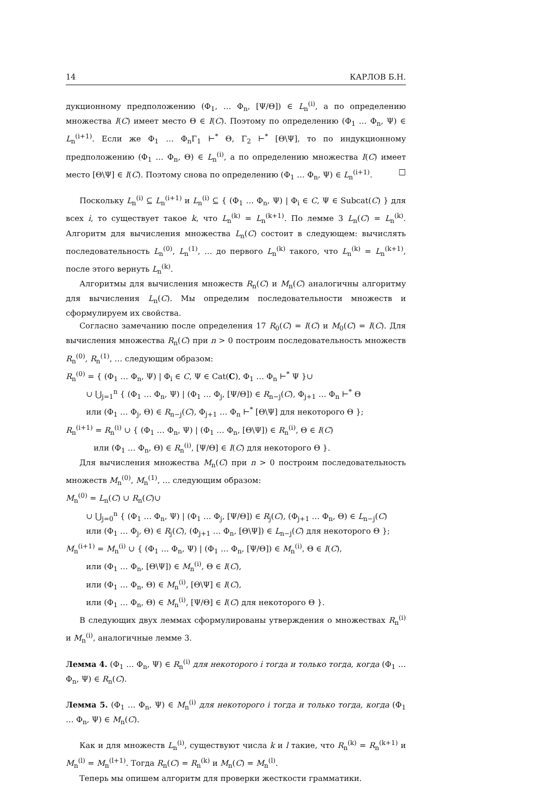14 КАРЛОВ Б.Н.
дукционному предположению (Φ<sub>1</sub>, … Φ<sub>n</sub>, [Ψ/Θ]) ∈ L<sub>n</sub><sup>(i)</sup>, а по определению множества I(C) имеет место Θ ∈ I(C). Поэтому по определению (Φ<sub>1</sub> … Φ<sub>n</sub>, Ψ) ∈ L<sub>n</sub><sup>(i+1)</sup>. Если же Φ<sub>1</sub> … Φ<sub>n</sub>Γ<sub>1</sub> ⊢<sup>*</sup> Θ, Γ<sub>2</sub> ⊢<sup>*</sup> [Θ\Ψ], то по индукционному предположению (Φ<sub>1</sub> … Φ<sub>n</sub>, Θ) ∈ L<sub>n</sub><sup>(i)</sup>, а по определению множества I(C) имеет место [Θ\Ψ] ∈ I(C). Поэтому снова по определению (Φ<sub>1</sub> … Φ<sub>n</sub>, Ψ) ∈ L<sub>n</sub><sup>(i+1)</sup>. □
Поскольку L<sub>n</sub><sup>(i)</sup> ⊆ L<sub>n</sub><sup>(i+1)</sup> и L<sub>n</sub><sup>(i)</sup> ⊆ { (Φ<sub>1</sub> … Φ<sub>n</sub>, Ψ) | Φ<sub>i</sub> ∈ C, Ψ ∈ Subcat(C) } для всех i, то существует такое k, что L<sub>n</sub><sup>(k)</sup> = L<sub>n</sub><sup>(k+1)</sup>. По лемме 3 L<sub>n</sub>(C) = L<sub>n</sub><sup>(k)</sup>. Алгоритм для вычисления множества L<sub>n</sub>(C) состоит в следующем: вычислять последовательность L<sub>n</sub><sup>(0)</sup>, L<sub>n</sub><sup>(1)</sup>, … до первого L<sub>n</sub><sup>(k)</sup> такого, что L<sub>n</sub><sup>(k)</sup> = L<sub>n</sub><sup>(k+1)</sup>, после этого вернуть L<sub>n</sub><sup>(k)</sup>.
Алгоритмы для вычисления множеств R<sub>n</sub>(C) и M<sub>n</sub>(C) аналогичны алгоритму для вычисления L<sub>n</sub>(C). Мы определим последовательности множеств и сформулируем их свойства.
Согласно замечанию после определения 17 R<sub>0</sub>(C) = I(C) и M<sub>0</sub>(C) = I(C). Для вычисления множества R<sub>n</sub>(C) при n > 0 построим последовательность множеств R<sub>n</sub><sup>(0)</sup>, R<sub>n</sub><sup>(1)</sup>, … следующим образом:
R<sub>n</sub><sup>(0)</sup> = { (Φ<sub>1</sub> … Φ<sub>n</sub>, Ψ) | Φ<sub>i</sub> ∈ C, Ψ ∈ Cat(C), Φ<sub>1</sub> … Φ<sub>n</sub> ⊢<sup>*</sup> Ψ }∪
∪ ⋃<sub>j=1</sub><sup>n</sup> { (Φ<sub>1</sub> … Φ<sub>n</sub>, Ψ) | (Φ<sub>1</sub> … Φ<sub>j</sub>, [Ψ/Θ]) ∈ R<sub>n−j</sub>(C), Φ<sub>j+1</sub> … Φ<sub>n</sub> ⊢<sup>*</sup> Θ
или (Φ<sub>1</sub> … Φ<sub>j</sub>, Θ) ∈ R<sub>n−j</sub>(C), Φ<sub>j+1</sub> … Φ<sub>n</sub> ⊢<sup>*</sup> [Θ\Ψ] для некоторого Θ };
R<sub>n</sub><sup>(i+1)</sup> = R<sub>n</sub><sup>(i)</sup> ∪ { (Φ<sub>1</sub> … Φ<sub>n</sub>, Ψ) | (Φ<sub>1</sub> … Φ<sub>n</sub>, [Θ\Ψ]) ∈ R<sub>n</sub><sup>(i)</sup>, Θ ∈ I(C)
или (Φ<sub>1</sub> … Φ<sub>n</sub>, Θ) ∈ R<sub>n</sub><sup>(i)</sup>, [Ψ/Θ] ∈ I(C) для некоторого Θ }.
Для вычисления множества M<sub>n</sub>(C) при n > 0 построим последовательность множеств M<sub>n</sub><sup>(0)</sup>, M<sub>n</sub><sup>(1)</sup>, … следующим образом:
M<sub>n</sub><sup>(0)</sup> = L<sub>n</sub>(C) ∪ R<sub>n</sub>(C)∪
∪ ⋃<sub>j=0</sub><sup>n</sup> { (Φ<sub>1</sub> … Φ<sub>n</sub>, Ψ) | (Φ<sub>1</sub> … Φ<sub>j</sub>, [Ψ/Θ]) ∈ R<sub>j</sub>(C), (Φ<sub>j+1</sub> … Φ<sub>n</sub>, Θ) ∈ L<sub>n−j</sub>(C)
или (Φ<sub>1</sub> … Φ<sub>j</sub>, Θ) ∈ R<sub>j</sub>(C), (Φ<sub>j+1</sub> … Φ<sub>n</sub>, [Θ\Ψ]) ∈ L<sub>n−j</sub>(C) для некоторого Θ };
M<sub>n</sub><sup>(i+1)</sup> = M<sub>n</sub><sup>(i)</sup> ∪ { (Φ<sub>1</sub> … Φ<sub>n</sub>, Ψ) | (Φ<sub>1</sub> … Φ<sub>n</sub>, [Ψ/Θ]) ∈ M<sub>n</sub><sup>(i)</sup>, Θ ∈ I(C),
или (Φ<sub>1</sub> … Φ<sub>n</sub>, [Θ\Ψ]) ∈ M<sub>n</sub><sup>(i)</sup>, Θ ∈ I(C),
или (Φ<sub>1</sub> … Φ<sub>n</sub>, Θ) ∈ M<sub>n</sub><sup>(i)</sup>, [Θ\Ψ] ∈ I(C),
или (Φ<sub>1</sub> … Φ<sub>n</sub>, Θ) ∈ M<sub>n</sub><sup>(i)</sup>, [Ψ/Θ] ∈ I(C) для некоторого Θ }.
В следующих двух леммах сформулированы утверждения о множествах R<sub>n</sub><sup>(i)</sup> и M<sub>n</sub><sup>(i)</sup>, аналогичные лемме 3.
Лемма 4. (Φ<sub>1</sub> … Φ<sub>n</sub>, Ψ) ∈ R<sub>n</sub><sup>(i)</sup> для некоторого i тогда и только тогда, когда (Φ<sub>1</sub> … Φ<sub>n</sub>, Ψ) ∈ R<sub>n</sub>(C).
Лемма 5. (Φ<sub>1</sub> … Φ<sub>n</sub>, Ψ) ∈ M<sub>n</sub><sup>(i)</sup> для некоторого i тогда и только тогда, когда (Φ<sub>1</sub> … Φ<sub>n</sub>, Ψ) ∈ M<sub>n</sub>(C).
Как и для множеств L<sub>n</sub><sup>(i)</sup>, существуют числа k и l такие, что R<sub>n</sub><sup>(k)</sup> = R<sub>n</sub><sup>(k+1)</sup> и M<sub>n</sub><sup>(l)</sup> = M<sub>n</sub><sup>(l+1)</sup>. Тогда R<sub>n</sub>(C) = R<sub>n</sub><sup>(k)</sup> и M<sub>n</sub>(C) = M<sub>n</sub><sup>(l)</sup>.
Теперь мы опишем алгоритм для проверки жесткости грамматики.